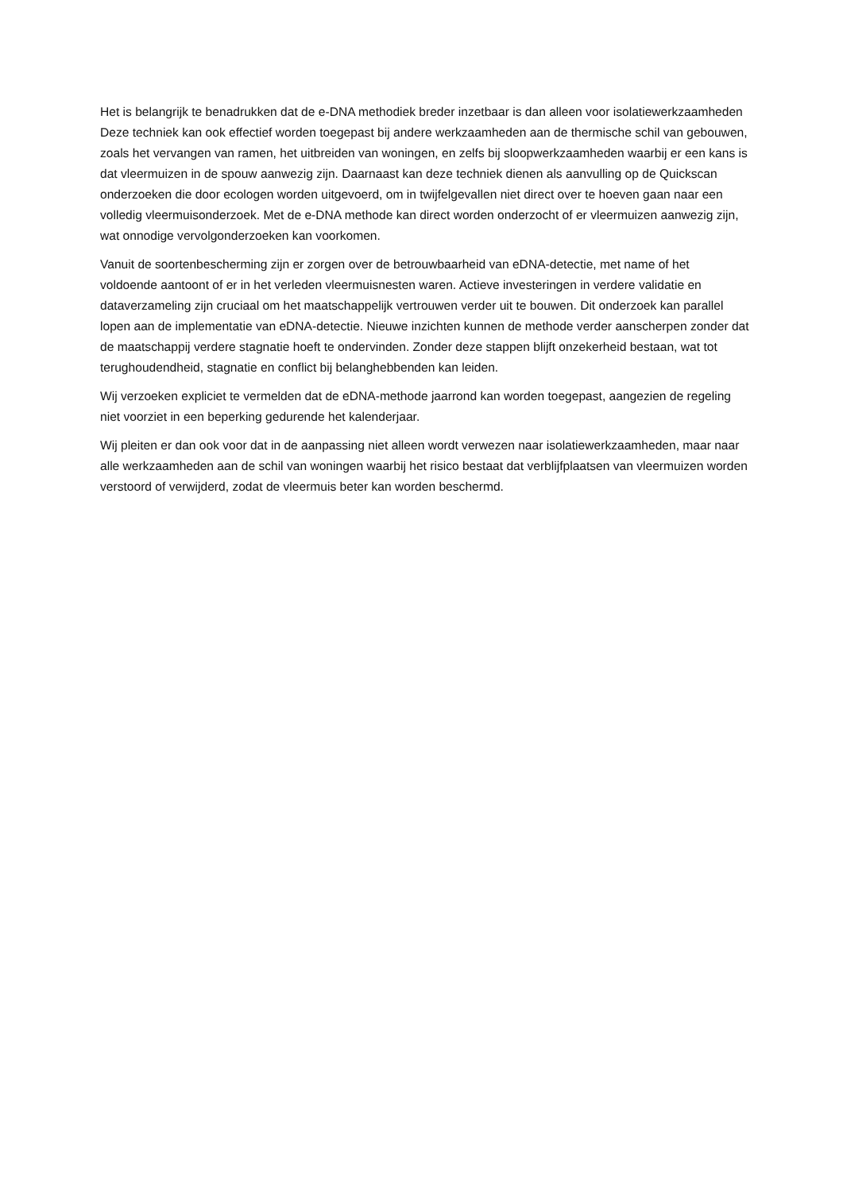Het is belangrijk te benadrukken dat de e-DNA methodiek breder inzetbaar is dan alleen voor isolatiewerkzaamheden Deze techniek kan ook effectief worden toegepast bij andere werkzaamheden aan de thermische schil van gebouwen, zoals het vervangen van ramen, het uitbreiden van woningen, en zelfs bij sloopwerkzaamheden waarbij er een kans is dat vleermuizen in de spouw aanwezig zijn. Daarnaast kan deze techniek dienen als aanvulling op de Quickscan onderzoeken die door ecologen worden uitgevoerd, om in twijfelgevallen niet direct over te hoeven gaan naar een volledig vleermuisonderzoek. Met de e-DNA methode kan direct worden onderzocht of er vleermuizen aanwezig zijn, wat onnodige vervolgonderzoeken kan voorkomen.
Vanuit de soortenbescherming zijn er zorgen over de betrouwbaarheid van eDNA-detectie, met name of het voldoende aantoont of er in het verleden vleermuisnesten waren. Actieve investeringen in verdere validatie en dataverzameling zijn cruciaal om het maatschappelijk vertrouwen verder uit te bouwen. Dit onderzoek kan parallel lopen aan de implementatie van eDNA-detectie. Nieuwe inzichten kunnen de methode verder aanscherpen zonder dat de maatschappij verdere stagnatie hoeft te ondervinden. Zonder deze stappen blijft onzekerheid bestaan, wat tot terughoudendheid, stagnatie en conflict bij belanghebbenden kan leiden.
Wij verzoeken expliciet te vermelden dat de eDNA-methode jaarrond kan worden toegepast, aangezien de regeling niet voorziet in een beperking gedurende het kalenderjaar.
Wij pleiten er dan ook voor dat in de aanpassing niet alleen wordt verwezen naar isolatiewerkzaamheden, maar naar alle werkzaamheden aan de schil van woningen waarbij het risico bestaat dat verblijfplaatsen van vleermuizen worden verstoord of verwijderd, zodat de vleermuis beter kan worden beschermd.